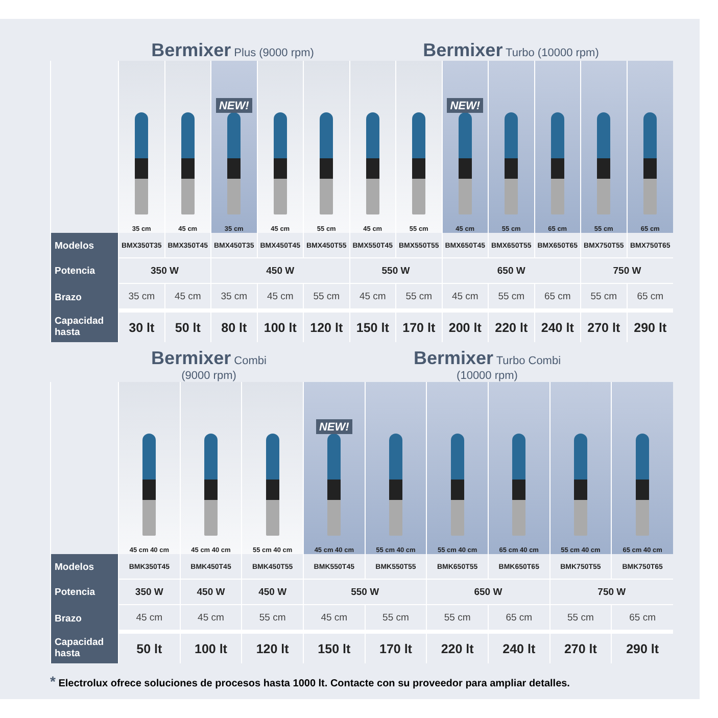Bermixer Plus (9000 rpm)
Bermixer Turbo (10000 rpm)
| | 35 cm | 45 cm | NEW! 35 cm | 45 cm | 55 cm | 45 cm | 55 cm | NEW! 45 cm | 55 cm | 65 cm | 55 cm | 65 cm |
| Modelos | BMX350T35 | BMX350T45 | BMX450T35 | BMX450T45 | BMX450T55 | BMX550T45 | BMX550T55 | BMX650T45 | BMX650T55 | BMX650T65 | BMX750T55 | BMX750T65 |
| Potencia | 350 W | | 450 W | | | 550 W | | 650 W | | | 750 W | |
| Brazo | 35 cm | 45 cm | 35 cm | 45 cm | 55 cm | 45 cm | 55 cm | 45 cm | 55 cm | 65 cm | 55 cm | 65 cm |
| Capacidad hasta | 30 lt | 50 lt | 80 lt | 100 lt | 120 lt | 150 lt | 170 lt | 200 lt | 220 lt | 240 lt | 270 lt | 290 lt |
Bermixer Combi
(9000 rpm)
Bermixer Turbo Combi
(10000 rpm)
| | 45 cm 40 cm | 45 cm 40 cm | 55 cm 40 cm | NEW! 45 cm 40 cm | 55 cm 40 cm | 55 cm 40 cm | 65 cm 40 cm | 55 cm 40 cm | 65 cm 40 cm |
| Modelos | BMK350T45 | BMK450T45 | BMK450T55 | BMK550T45 | BMK550T55 | BMK650T55 | BMK650T65 | BMK750T55 | BMK750T65 |
| Potencia | 350 W | 450 W | 450 W | 550 W | | 650 W | | 750 W | |
| Brazo | 45 cm | 45 cm | 55 cm | 45 cm | 55 cm | 55 cm | 65 cm | 55 cm | 65 cm |
| Capacidad hasta | 50 lt | 100 lt | 120 lt | 150 lt | 170 lt | 220 lt | 240 lt | 270 lt | 290 lt |
* Electrolux ofrece soluciones de procesos hasta 1000 lt. Contacte con su proveedor para ampliar detalles.